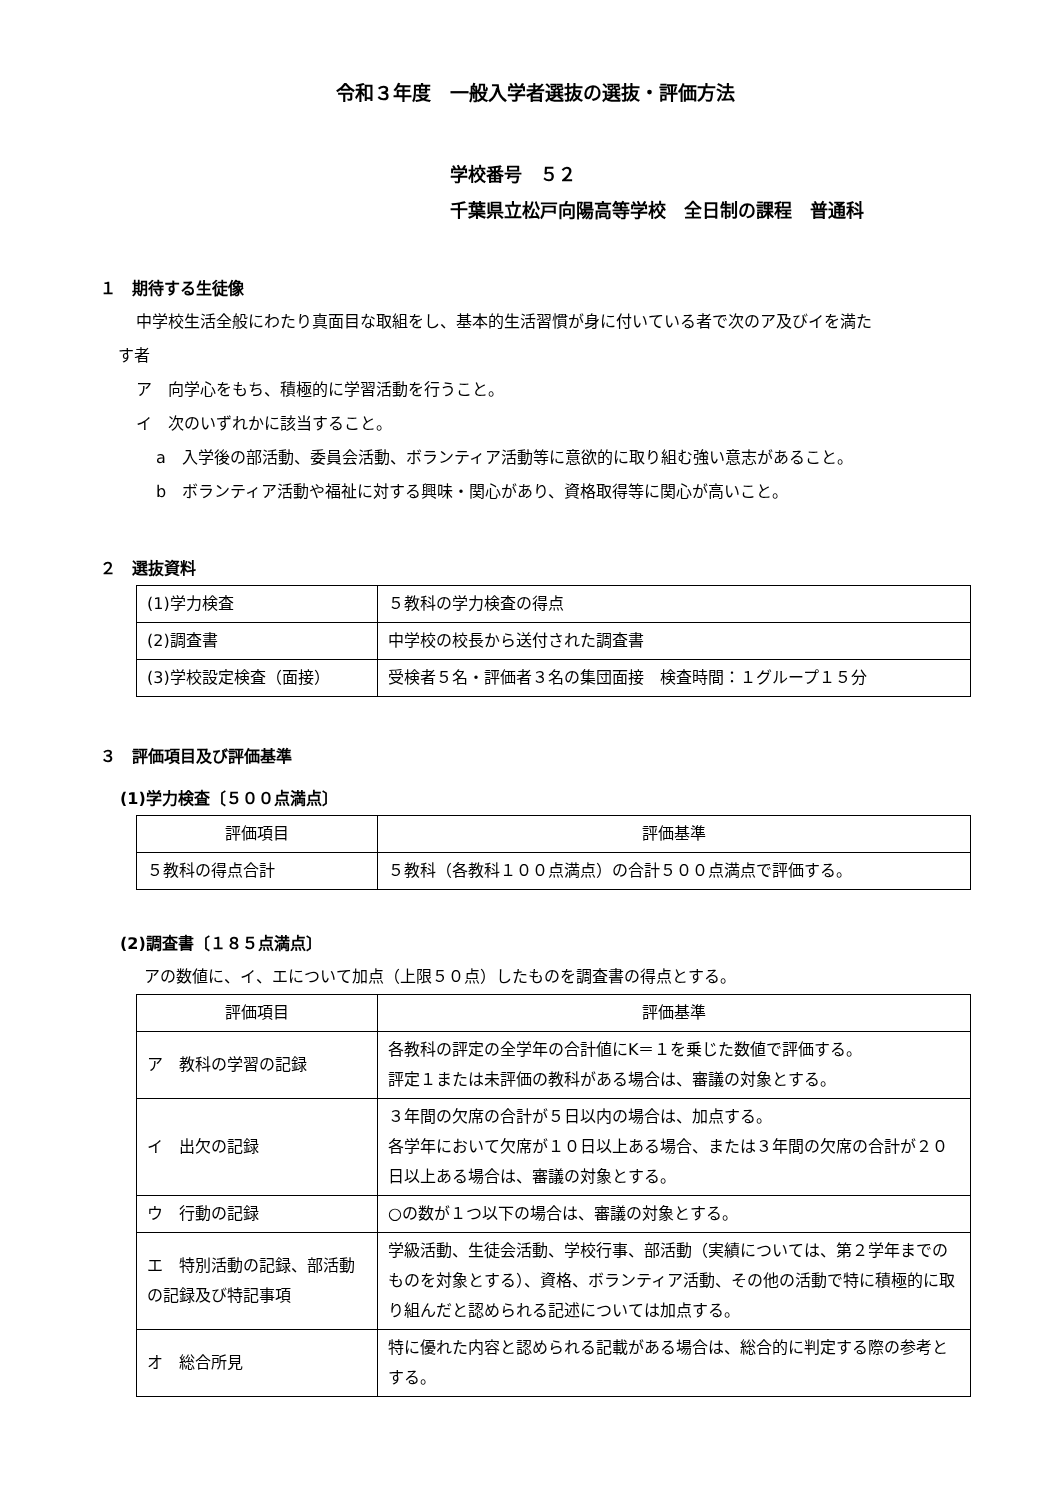令和３年度　一般入学者選抜の選抜・評価方法
学校番号　５２
千葉県立松戸向陽高等学校　全日制の課程　普通科
１　期待する生徒像
中学校生活全般にわたり真面目な取組をし、基本的生活習慣が身に付いている者で次のア及びイを満た
す者
ア　向学心をもち、積極的に学習活動を行うこと。
イ　次のいずれかに該当すること。
a　入学後の部活動、委員会活動、ボランティア活動等に意欲的に取り組む強い意志があること。
b　ボランティア活動や福祉に対する興味・関心があり、資格取得等に関心が高いこと。
２　選抜資料
| (1)学力検査 | ５教科の学力検査の得点 |
| (2)調査書 | 中学校の校長から送付された調査書 |
| (3)学校設定検査（面接） | 受検者５名・評価者３名の集団面接 検査時間：１グループ１５分 |
３　評価項目及び評価基準
(1)学力検査〔５００点満点〕
| 評価項目 | 評価基準 |
| --- | --- |
| ５教科の得点合計 | ５教科（各教科１００点満点）の合計５００点満点で評価する。 |
(2)調査書〔１８５点満点〕
アの数値に、イ、エについて加点（上限５０点）したものを調査書の得点とする。
| 評価項目 | 評価基準 |
| --- | --- |
| ア 教科の学習の記録 | 各教科の評定の全学年の合計値にK＝１を乗じた数値で評価する。 評定１または未評価の教科がある場合は、審議の対象とする。 |
| イ 出欠の記録 | ３年間の欠席の合計が５日以内の場合は、加点する。 各学年において欠席が１０日以上ある場合、または３年間の欠席の合計が２０日以上ある場合は、審議の対象とする。 |
| ウ 行動の記録 | ○の数が１つ以下の場合は、審議の対象とする。 |
| エ 特別活動の記録、部活動の記録及び特記事項 | 学級活動、生徒会活動、学校行事、部活動（実績については、第２学年までのものを対象とする）、資格、ボランティア活動、その他の活動で特に積極的に取り組んだと認められる記述については加点する。 |
| オ 総合所見 | 特に優れた内容と認められる記載がある場合は、総合的に判定する際の参考とする。 |